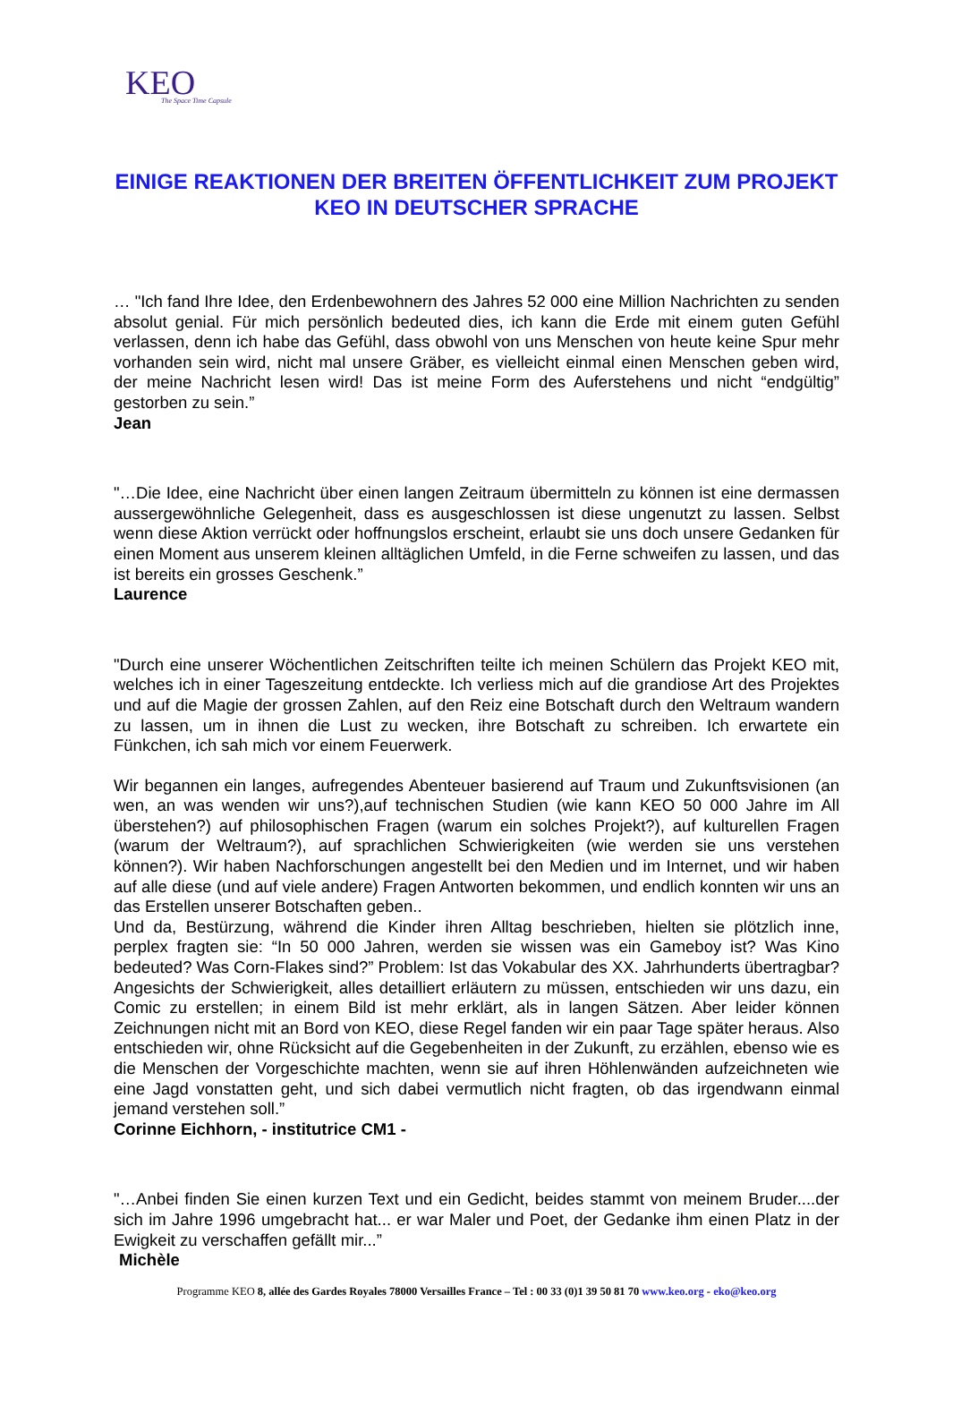KEO
The Space Time Capsule
EINIGE REAKTIONEN DER BREITEN ÖFFENTLICHKEIT ZUM PROJEKT KEO IN DEUTSCHER SPRACHE
… "Ich fand Ihre Idee, den Erdenbewohnern des Jahres 52 000 eine Million Nachrichten zu senden absolut genial. Für mich persönlich bedeuted dies, ich kann die Erde mit einem guten Gefühl verlassen, denn ich habe das Gefühl, dass obwohl von uns Menschen von heute keine Spur mehr vorhanden sein wird, nicht mal unsere Gräber, es vielleicht einmal einen Menschen geben wird, der meine Nachricht lesen wird! Das ist meine Form des Auferstehens und nicht “endgültig” gestorben zu sein.”
Jean
"…Die Idee, eine Nachricht über einen langen Zeitraum übermitteln zu können ist eine dermassen aussergewöhnliche Gelegenheit, dass es ausgeschlossen ist diese ungenutzt zu lassen. Selbst wenn diese Aktion verrückt oder hoffnungslos erscheint, erlaubt sie uns doch unsere Gedanken für einen Moment aus unserem kleinen alltäglichen Umfeld, in die Ferne schweifen zu lassen, und das ist bereits ein grosses Geschenk.”
Laurence
"Durch eine unserer Wöchentlichen Zeitschriften teilte ich meinen Schülern das Projekt KEO mit, welches ich in einer Tageszeitung entdeckte. Ich verliess mich auf die grandiose Art des Projektes und auf die Magie der grossen Zahlen, auf den Reiz eine Botschaft durch den Weltraum wandern zu lassen, um in ihnen die Lust zu wecken, ihre Botschaft zu schreiben. Ich erwartete ein Fünkchen, ich sah mich vor einem Feuerwerk.
Wir begannen ein langes, aufregendes Abenteuer basierend auf Traum und Zukunftsvisionen (an wen, an was wenden wir uns?),auf technischen Studien (wie kann KEO 50 000 Jahre im All überstehen?) auf philosophischen Fragen (warum ein solches Projekt?), auf kulturellen Fragen (warum der Weltraum?), auf sprachlichen Schwierigkeiten (wie werden sie uns verstehen können?). Wir haben Nachforschungen angestellt bei den Medien und im Internet, und wir haben auf alle diese (und auf viele andere) Fragen Antworten bekommen, und endlich konnten wir uns an das Erstellen unserer Botschaften geben..
Und da, Bestürzung, während die Kinder ihren Alltag beschrieben, hielten sie plötzlich inne, perplex fragten sie: “In 50 000 Jahren, werden sie wissen was ein Gameboy ist? Was Kino bedeuted? Was Corn-Flakes sind?” Problem: Ist das Vokabular des XX. Jahrhunderts übertragbar? Angesichts der Schwierigkeit, alles detailliert erläutern zu müssen, entschieden wir uns dazu, ein Comic zu erstellen; in einem Bild ist mehr erklärt, als in langen Sätzen. Aber leider können Zeichnungen nicht mit an Bord von KEO, diese Regel fanden wir ein paar Tage später heraus. Also entschieden wir, ohne Rücksicht auf die Gegebenheiten in der Zukunft, zu erzählen, ebenso wie es die Menschen der Vorgeschichte machten, wenn sie auf ihren Höhlenwänden aufzeichneten wie eine Jagd vonstatten geht, und sich dabei vermutlich nicht fragten, ob das irgendwann einmal jemand verstehen soll.”
Corinne Eichhorn, - institutrice CM1 -
"…Anbei finden Sie einen kurzen Text und ein Gedicht, beides stammt von meinem Bruder....der sich im Jahre 1996 umgebracht hat... er war Maler und Poet, der Gedanke ihm einen Platz in der Ewigkeit zu verschaffen gefällt mir...”
Michèle
Programme KEO 8, allée des Gardes Royales 78000 Versailles France – Tel : 00 33 (0)1 39 50 81 70 www.keo.org - eko@keo.org